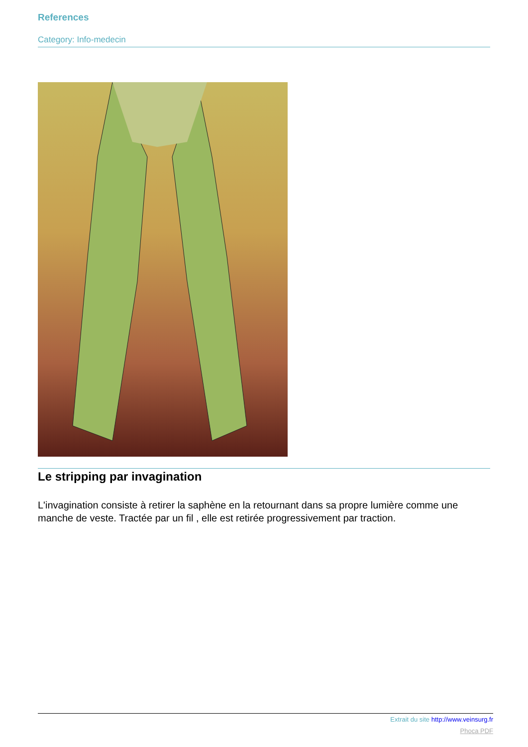References
Category: Info-medecin
Le stripping par invagination
L'invagination consiste à retirer la saphène en la retournant dans sa propre lumière comme une manche de veste. Tractée par un fil , elle est retirée progressivement par traction.
Extrait du site http://www.veinsurg.fr
Phoca PDF